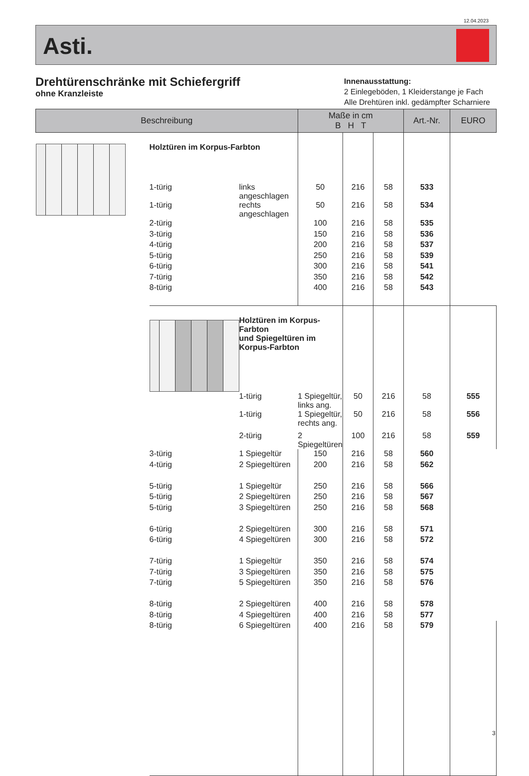12.04.2023
Asti.
Drehtürenschränke mit Schiefergriff
ohne Kranzleiste
Innenausstattung:
2 Einlegeböden, 1 Kleiderstange je Fach
Alle Drehtüren inkl. gedämpfter Scharniere
| Beschreibung | | | Maße in cm B H T | | | Art.-Nr. | EURO | |
| --- | --- | --- | --- | --- | --- | --- | --- | --- |
| | Holztüren im Korpus-Farbton | | | | | | | |
| | 1-türig | links angeschlagen | 50 | 216 | 58 | 533 | | |
| | 1-türig | rechts angeschlagen | 50 | 216 | 58 | 534 | | |
| | 2-türig | | 100 | 216 | 58 | 535 | | |
| | 3-türig | | 150 | 216 | 58 | 536 | | |
| | 4-türig | | 200 | 216 | 58 | 537 | | |
| | 5-türig | | 250 | 216 | 58 | 539 | | |
| | 6-türig | | 300 | 216 | 58 | 541 | | |
| | 7-türig | | 350 | 216 | 58 | 542 | | |
| | 8-türig | | 400 | 216 | 58 | 543 | | |
| | | Holztüren im Korpus-Farbton und Spiegeltüren im Korpus-Farbton | | | | | | |
| | | 1-türig | 1 Spiegeltür, links ang. | 50 | 216 | 58 | 555 | |
| | | 1-türig | 1 Spiegeltür, rechts ang. | 50 | 216 | 58 | 556 | |
| | | 2-türig | 2 Spiegeltüren | 100 | 216 | 58 | 559 | |
| | 3-türig | 1 Spiegeltür | 150 | 216 | 58 | 560 | | |
| | 4-türig | 2 Spiegeltüren | 200 | 216 | 58 | 562 | | |
| | 5-türig | 1 Spiegeltür | 250 | 216 | 58 | 566 | | |
| | 5-türig | 2 Spiegeltüren | 250 | 216 | 58 | 567 | | |
| | 5-türig | 3 Spiegeltüren | 250 | 216 | 58 | 568 | | |
| | 6-türig | 2 Spiegeltüren | 300 | 216 | 58 | 571 | | |
| | 6-türig | 4 Spiegeltüren | 300 | 216 | 58 | 572 | | |
| | 7-türig | 1 Spiegeltür | 350 | 216 | 58 | 574 | | |
| | 7-türig | 3 Spiegeltüren | 350 | 216 | 58 | 575 | | |
| | 7-türig | 5 Spiegeltüren | 350 | 216 | 58 | 576 | | |
| | 8-türig | 2 Spiegeltüren | 400 | 216 | 58 | 578 | | |
| | 8-türig | 4 Spiegeltüren | 400 | 216 | 58 | 577 | | |
| | 8-türig | 6 Spiegeltüren | 400 | 216 | 58 | 579 | | |
3